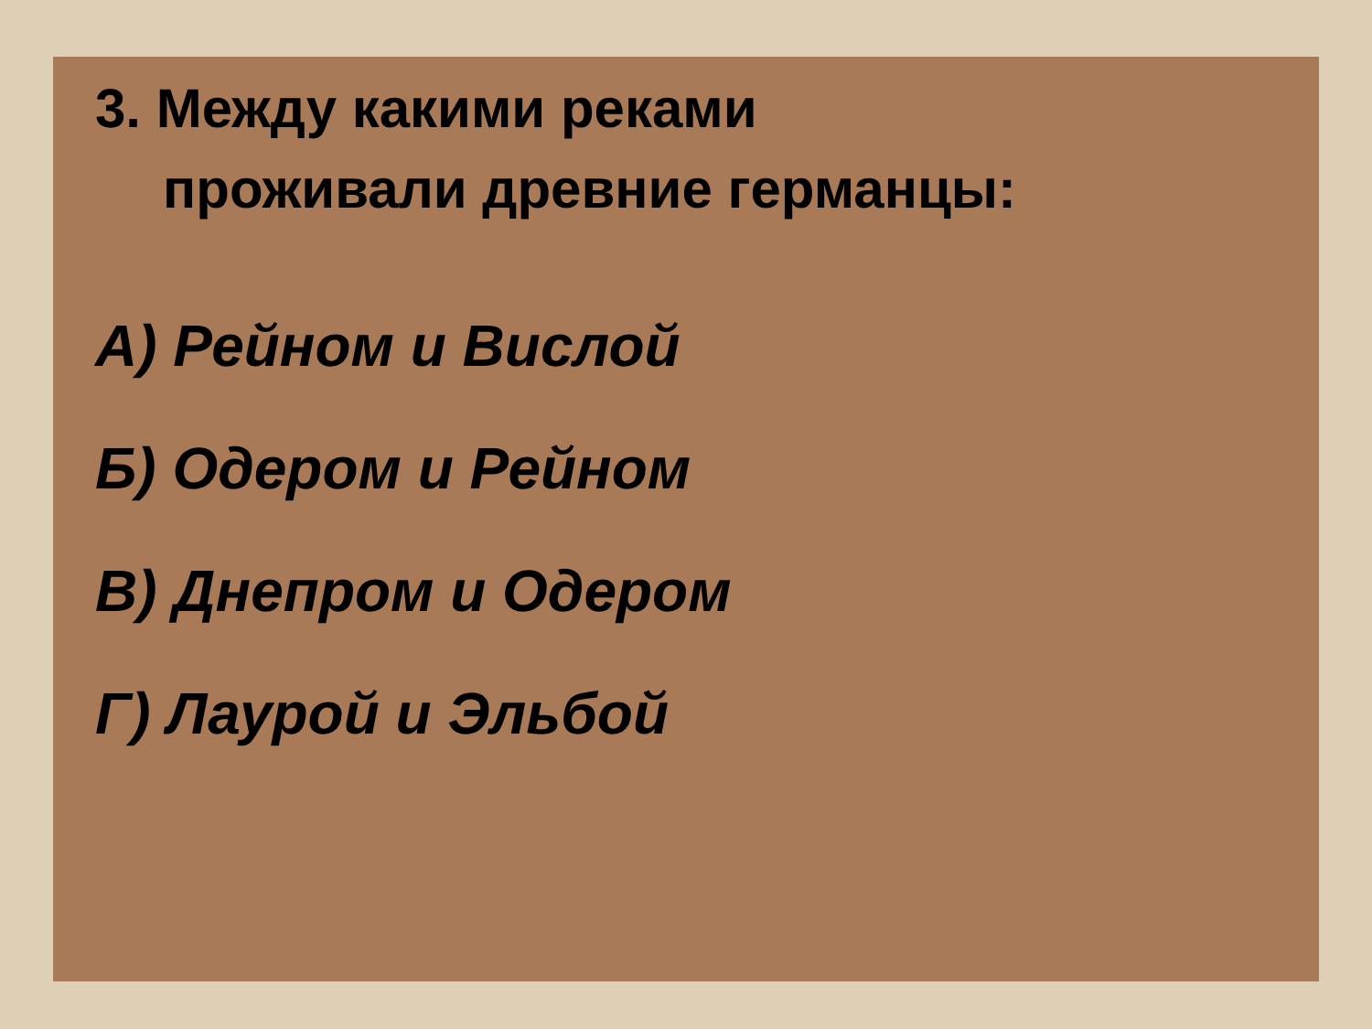3. Между какими реками
проживали древние германцы:
А) Рейном и Вислой
Б) Одером и Рейном
В) Днепром и Одером
Г) Лаурой и Эльбой